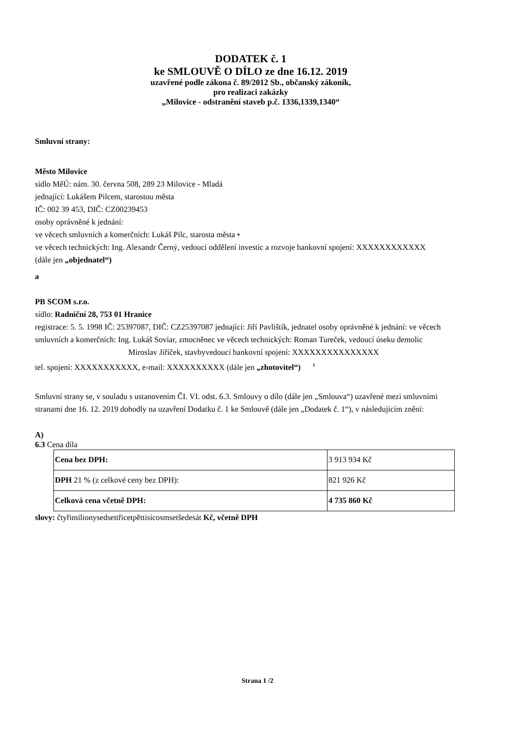DODATEK č. 1
ke SMLOUVĚ O DÍLO ze dne 16.12. 2019
uzavřené podle zákona č. 89/2012 Sb., občanský zákoník,
pro realizaci zakázky
„Milovice - odstranění staveb p.č. 1336,1339,1340“
Smluvní strany:
Město Milovice
sídlo MěÚ: nám. 30. června 508, 289 23 Milovice - Mladá
jednající: Lukášem Pilcem, starostou města
IČ: 002 39 453, DIČ: CZ00239453
osoby oprávněné k jednání:
ve věcech smluvních a komerčních: Lukáš Pilc, starosta města •
ve věcech technických: Ing. Alexandr Černý, vedoucí oddělení investic a rozvoje bankovní spojení: XXXXXXXXXXXX
(dále jen „objednatel“)
a
PB SCOM s.r.o.
sídlo: Radniční 28, 753 01 Hranice
registrace: 5. 5. 1998 IČ: 25397087, DIČ: CZ25397087 jednající: Jiří Pavlištík, jednatel osoby oprávněné k jednání: ve věcech smluvních a komerčních: Ing. Lukáš Soviar, zmocněnec ve věcech technických: Roman Tureček, vedoucí úseku demolic
Miroslav Jiříček, stavbyvedoucí bankovní spojení: XXXXXXXXXXXXXXX
tel. spojení: XXXXXXXXXXX, e-mail: XXXXXXXXXX (dále jen „zhotovitel“) <sup>1</sup>
Smluvní strany se, v souladu s ustanovením ČI. VI. odst. 6.3. Smlouvy o dílo (dále jen „Smlouva“) uzavřené mezi smluvními stranami dne 16. 12. 2019 dohodly na uzavření Dodatku č. 1 ke Smlouvě (dále jen „Dodatek č. 1“), v následujícím znění:
A)
6.3 Cena díla
| Cena bez DPH: | 3 913 934 Kč |
| DPH 21 % (z celkové ceny bez DPH): | 821 926 Kč |
| Celková cena včetně DPH: | 4 735 860 Kč |
slovy: čtyřimilionysedsettřicetpěttisícosmsetšedesát Kč, včetně DPH
Strana 1 /2